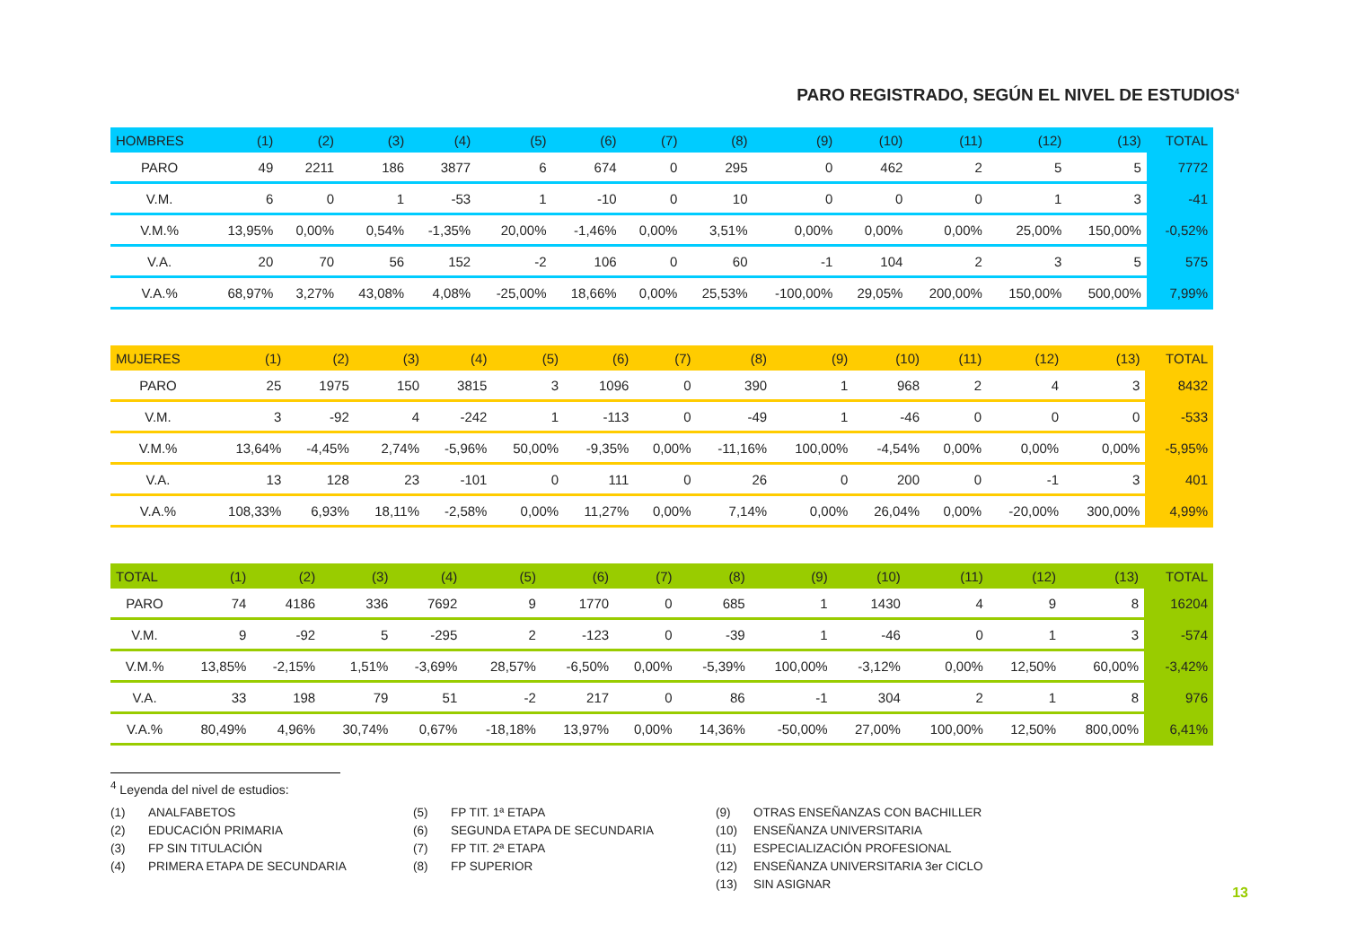PARO REGISTRADO, SEGÚN EL NIVEL DE ESTUDIOS<sup>4</sup>
| HOMBRES | (1) | (2) | (3) | (4) | (5) | (6) | (7) | (8) | (9) | (10) | (11) | (12) | (13) | TOTAL |
| --- | --- | --- | --- | --- | --- | --- | --- | --- | --- | --- | --- | --- | --- | --- |
| PARO | 49 | 2211 | 186 | 3877 | 6 | 674 | 0 | 295 | 0 | 462 | 2 | 5 | 5 | 7772 |
| V.M. | 6 | 0 | 1 | -53 | 1 | -10 | 0 | 10 | 0 | 0 | 0 | 1 | 3 | -41 |
| V.M.% | 13,95% | 0,00% | 0,54% | -1,35% | 20,00% | -1,46% | 0,00% | 3,51% | 0,00% | 0,00% | 0,00% | 25,00% | 150,00% | -0,52% |
| V.A. | 20 | 70 | 56 | 152 | -2 | 106 | 0 | 60 | -1 | 104 | 2 | 3 | 5 | 575 |
| V.A.% | 68,97% | 3,27% | 43,08% | 4,08% | -25,00% | 18,66% | 0,00% | 25,53% | -100,00% | 29,05% | 200,00% | 150,00% | 500,00% | 7,99% |
| MUJERES | (1) | (2) | (3) | (4) | (5) | (6) | (7) | (8) | (9) | (10) | (11) | (12) | (13) | TOTAL |
| --- | --- | --- | --- | --- | --- | --- | --- | --- | --- | --- | --- | --- | --- | --- |
| PARO | 25 | 1975 | 150 | 3815 | 3 | 1096 | 0 | 390 | 1 | 968 | 2 | 4 | 3 | 8432 |
| V.M. | 3 | -92 | 4 | -242 | 1 | -113 | 0 | -49 | 1 | -46 | 0 | 0 | 0 | -533 |
| V.M.% | 13,64% | -4,45% | 2,74% | -5,96% | 50,00% | -9,35% | 0,00% | -11,16% | 100,00% | -4,54% | 0,00% | 0,00% | 0,00% | -5,95% |
| V.A. | 13 | 128 | 23 | -101 | 0 | 111 | 0 | 26 | 0 | 200 | 0 | -1 | 3 | 401 |
| V.A.% | 108,33% | 6,93% | 18,11% | -2,58% | 0,00% | 11,27% | 0,00% | 7,14% | 0,00% | 26,04% | 0,00% | -20,00% | 300,00% | 4,99% |
| TOTAL | (1) | (2) | (3) | (4) | (5) | (6) | (7) | (8) | (9) | (10) | (11) | (12) | (13) | TOTAL |
| --- | --- | --- | --- | --- | --- | --- | --- | --- | --- | --- | --- | --- | --- | --- |
| PARO | 74 | 4186 | 336 | 7692 | 9 | 1770 | 0 | 685 | 1 | 1430 | 4 | 9 | 8 | 16204 |
| V.M. | 9 | -92 | 5 | -295 | 2 | -123 | 0 | -39 | 1 | -46 | 0 | 1 | 3 | -574 |
| V.M.% | 13,85% | -2,15% | 1,51% | -3,69% | 28,57% | -6,50% | 0,00% | -5,39% | 100,00% | -3,12% | 0,00% | 12,50% | 60,00% | -3,42% |
| V.A. | 33 | 198 | 79 | 51 | -2 | 217 | 0 | 86 | -1 | 304 | 2 | 1 | 8 | 976 |
| V.A.% | 80,49% | 4,96% | 30,74% | 0,67% | -18,18% | 13,97% | 0,00% | 14,36% | -50,00% | 27,00% | 100,00% | 12,50% | 800,00% | 6,41% |
<sup>4</sup> Leyenda del nivel de estudios:
(1) ANALFABETOS
(2) EDUCACIÓN PRIMARIA
(3) FP SIN TITULACIÓN
(4) PRIMERA ETAPA DE SECUNDARIA
(5) FP TIT. 1ª ETAPA
(6) SEGUNDA ETAPA DE SECUNDARIA
(7) FP TIT. 2ª ETAPA
(8) FP SUPERIOR
(9) OTRAS ENSEÑANZAS CON BACHILLER
(10) ENSEÑANZA UNIVERSITARIA
(11) ESPECIALIZACIÓN PROFESIONAL
(12) ENSEÑANZA UNIVERSITARIA 3er CICLO
(13) SIN ASIGNAR
13